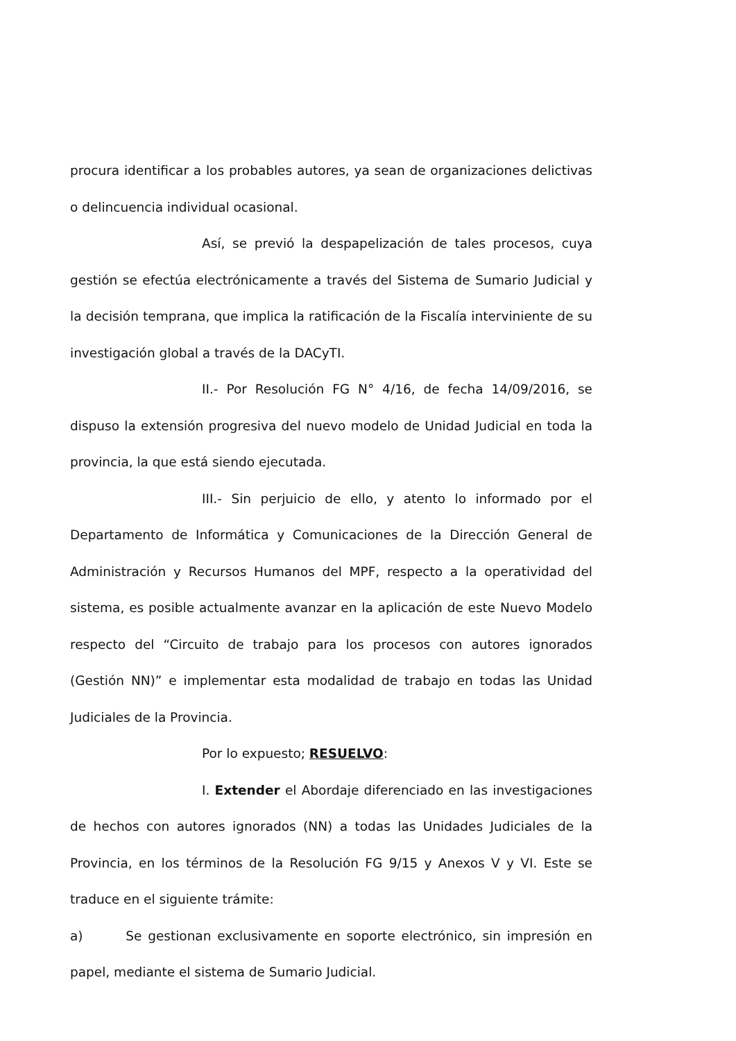procura identificar a los probables autores, ya sean de organizaciones delictivas o delincuencia individual ocasional.
Así, se previó la despapelización de tales procesos, cuya gestión se efectúa electrónicamente a través del Sistema de Sumario Judicial y la decisión temprana, que implica la ratificación de la Fiscalía interviniente de su investigación global a través de la DACyTI.
II.- Por Resolución FG N° 4/16, de fecha 14/09/2016, se dispuso la extensión progresiva del nuevo modelo de Unidad Judicial en toda la provincia, la que está siendo ejecutada.
III.- Sin perjuicio de ello, y atento lo informado por el Departamento de Informática y Comunicaciones de la Dirección General de Administración y Recursos Humanos del MPF, respecto a la operatividad del sistema, es posible actualmente avanzar en la aplicación de este Nuevo Modelo respecto del “Circuito de trabajo para los procesos con autores ignorados (Gestión NN)” e implementar esta modalidad de trabajo en todas las Unidad Judiciales de la Provincia.
Por lo expuesto; RESUELVO:
I. Extender el Abordaje diferenciado en las investigaciones de hechos con autores ignorados (NN) a todas las Unidades Judiciales de la Provincia, en los términos de la Resolución FG 9/15 y Anexos V y VI. Este se traduce en el siguiente trámite:
a) Se gestionan exclusivamente en soporte electrónico, sin impresión en papel, mediante el sistema de Sumario Judicial.